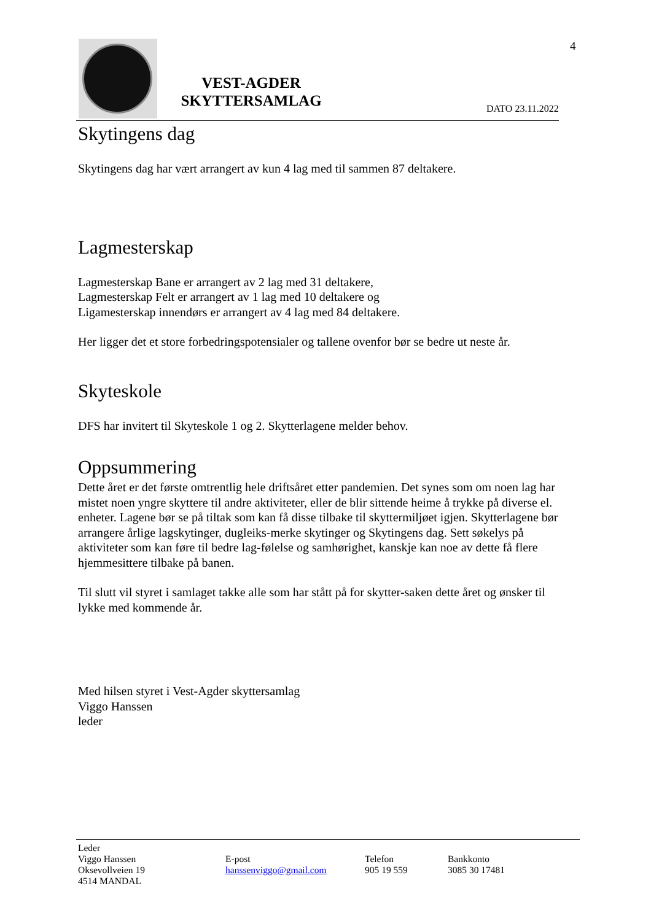VEST-AGDER
SKYTTERSAMLAG
DATO 23.11.2022
4
Skytingens dag
Skytingens dag har vært arrangert av kun 4 lag med til sammen 87 deltakere.
Lagmesterskap
Lagmesterskap Bane er arrangert av 2 lag med 31 deltakere,
Lagmesterskap Felt er arrangert av 1 lag med 10 deltakere og
Ligamesterskap innendørs er arrangert av 4 lag med 84 deltakere.
Her ligger det et store forbedringspotensialer og tallene ovenfor bør se bedre ut neste år.
Skyteskole
DFS har invitert til Skyteskole 1 og 2. Skytterlagene melder behov.
Oppsummering
Dette året er det første omtrentlig hele driftsåret etter pandemien. Det synes som om noen lag har mistet noen yngre skyttere til andre aktiviteter, eller de blir sittende heime å trykke på diverse el. enheter. Lagene bør se på tiltak som kan få disse tilbake til skyttermiljøet igjen. Skytterlagene bør arrangere årlige lagskytinger, dugleiks-merke skytinger og Skytingens dag. Sett søkelys på aktiviteter som kan føre til bedre lag-følelse og samhørighet, kanskje kan noe av dette få flere hjemmesittere tilbake på banen.
Til slutt vil styret i samlaget takke alle som har stått på for skytter-saken dette året og ønsker til lykke med kommende år.
Med hilsen styret i Vest-Agder skyttersamlag
Viggo Hanssen
leder
Leder
Viggo Hanssen
Oksevollveien 19
4514 MANDAL
E-post
hanssenviggo@gmail.com
Telefon
905 19 559
Bankkonto
3085 30 17481